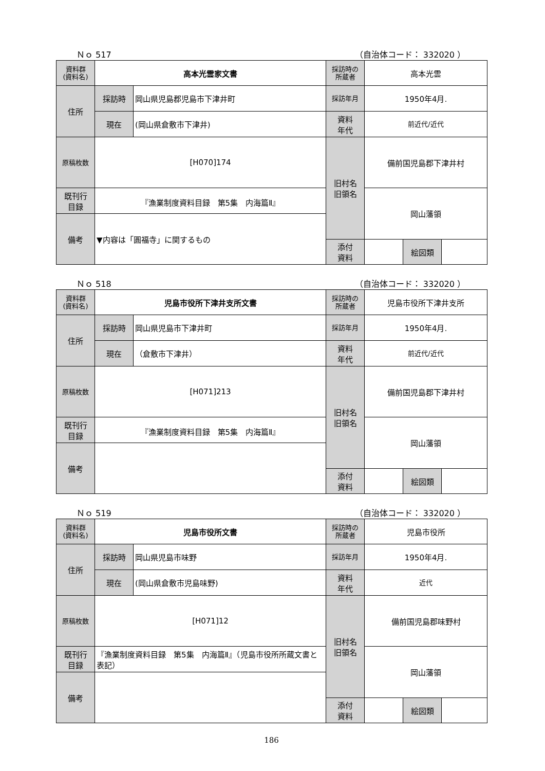Ｎｏ 517 （自治体コード： 332020 ）
| 資料群 (資料名) | 高本光雲家文書 | | 採訪時の 所蔵者 | 高本光雲 | | |
| 住所 | 採訪時 | 岡山県児島郡児島市下津井町 | 採訪年月 | 1950年4月. | | |
| | 現在 | (岡山県倉敷市下津井) | 資料 年代 | 前近代/近代 | | |
| 原稿枚数 | [H070]174 | | 旧村名 旧領名 | 備前国児島郡下津井村 | | |
| 既刊行 目録 | 『漁業制度資料目録 第5集 内海篇Ⅱ』 | | | 岡山藩領 | | |
| 備考 | ▼内容は「圓福寺」に関するもの | | | | | |
| | | | 添付 資料 | | 絵図類 | |
Ｎｏ 518 （自治体コード： 332020 ）
| 資料群 (資料名) | 児島市役所下津井支所文書 | | 採訪時の 所蔵者 | 児島市役所下津井支所 | | |
| 住所 | 採訪時 | 岡山県児島市下津井町 | 採訪年月 | 1950年4月. | | |
| | 現在 | （倉敷市下津井） | 資料 年代 | 前近代/近代 | | |
| 原稿枚数 | [H071]213 | | 旧村名 旧領名 | 備前国児島郡下津井村 | | |
| 既刊行 目録 | 『漁業制度資料目録 第5集 内海篇Ⅱ』 | | | 岡山藩領 | | |
| 備考 | | | | | | |
| | | | 添付 資料 | | 絵図類 | |
Ｎｏ 519 （自治体コード： 332020 ）
| 資料群 (資料名) | 児島市役所文書 | | 採訪時の 所蔵者 | 児島市役所 | | |
| 住所 | 採訪時 | 岡山県児島市味野 | 採訪年月 | 1950年4月. | | |
| | 現在 | (岡山県倉敷市児島味野) | 資料 年代 | 近代 | | |
| 原稿枚数 | [H071]12 | | 旧村名 旧領名 | 備前国児島郡味野村 | | |
| 既刊行 目録 | 『漁業制度資料目録 第5集 内海篇Ⅱ』（児島市役所所蔵文書と表記） | | | 岡山藩領 | | |
| 備考 | | | | | | |
| | | | 添付 資料 | | 絵図類 | |
186